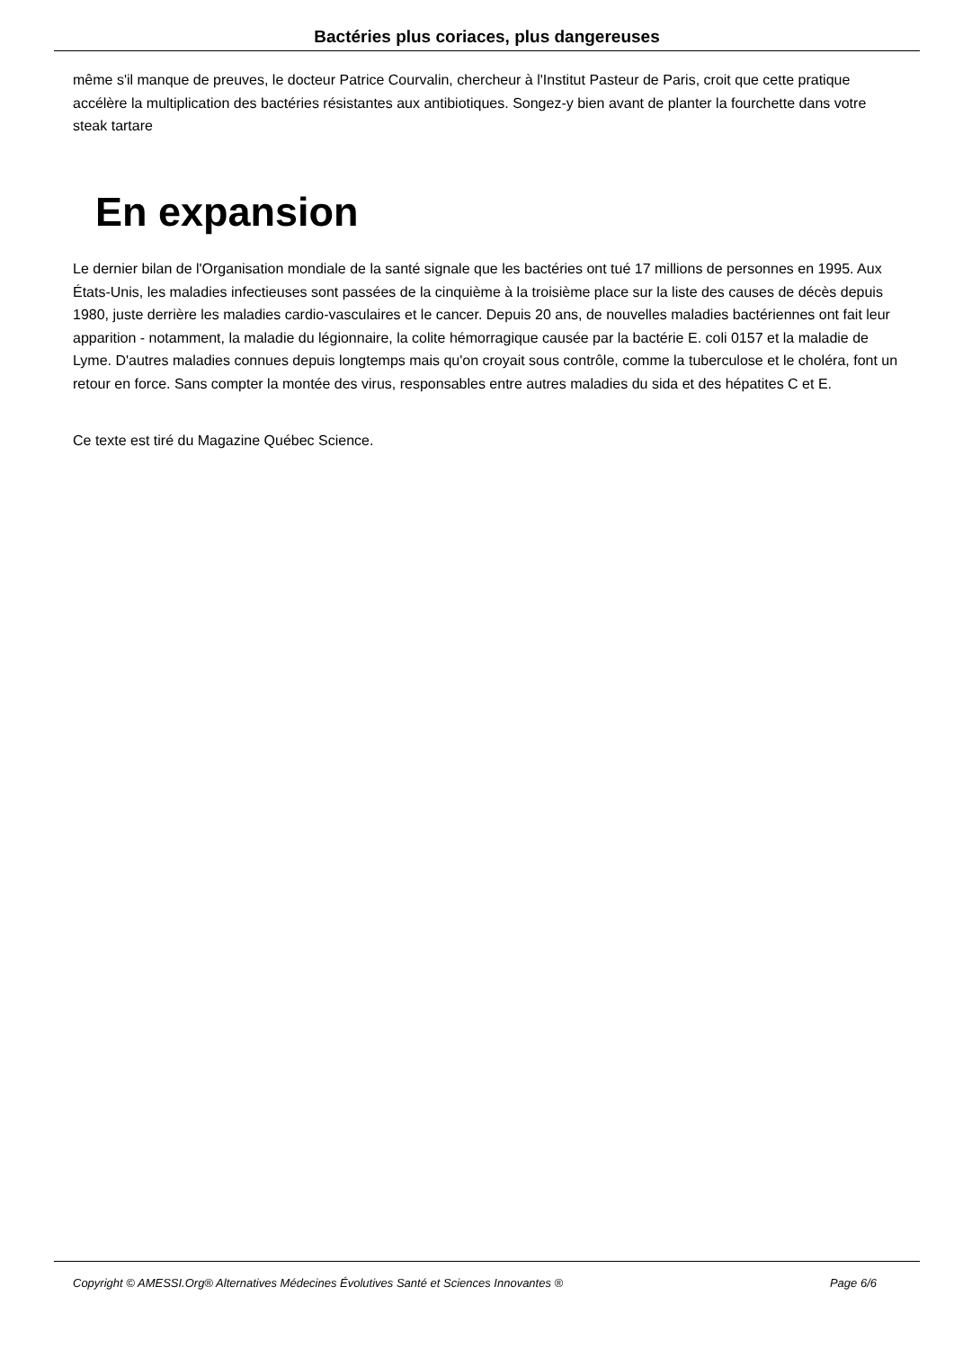Bactéries plus coriaces, plus dangereuses
même s'il manque de preuves, le docteur Patrice Courvalin, chercheur à l'Institut Pasteur de Paris, croit que cette pratique accélère la multiplication des bactéries résistantes aux antibiotiques. Songez-y bien avant de planter la fourchette dans votre steak tartare
En expansion
Le dernier bilan de l'Organisation mondiale de la santé signale que les bactéries ont tué 17 millions de personnes en 1995. Aux États-Unis, les maladies infectieuses sont passées de la cinquième à la troisième place sur la liste des causes de décès depuis 1980, juste derrière les maladies cardio-vasculaires et le cancer. Depuis 20 ans, de nouvelles maladies bactériennes ont fait leur apparition - notamment, la maladie du légionnaire, la colite hémorragique causée par la bactérie E. coli 0157 et la maladie de Lyme. D'autres maladies connues depuis longtemps mais qu'on croyait sous contrôle, comme la tuberculose et le choléra, font un retour en force. Sans compter la montée des virus, responsables entre autres maladies du sida et des hépatites C et E.
Ce texte est tiré du Magazine Québec Science.
Copyright © AMESSI.Org® Alternatives Médecines Évolutives Santé et Sciences Innovantes ® Page 6/6